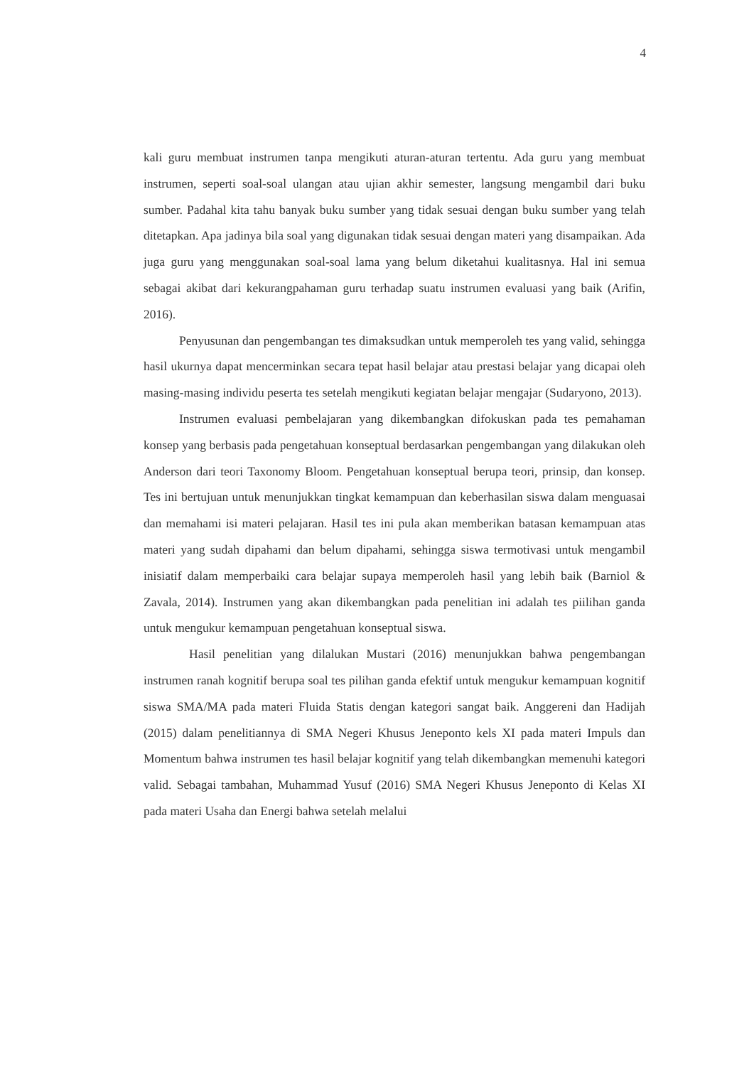4
kali guru membuat instrumen tanpa mengikuti aturan-aturan tertentu. Ada guru yang membuat instrumen, seperti soal-soal ulangan atau ujian akhir semester, langsung mengambil dari buku sumber. Padahal kita tahu banyak buku sumber yang tidak sesuai dengan buku sumber yang telah ditetapkan. Apa jadinya bila soal yang digunakan tidak sesuai dengan materi yang disampaikan. Ada juga guru yang menggunakan soal-soal lama yang belum diketahui kualitasnya. Hal ini semua sebagai akibat dari kekurangpahaman guru terhadap suatu instrumen evaluasi yang baik (Arifin, 2016).
Penyusunan dan pengembangan tes dimaksudkan untuk memperoleh tes yang valid, sehingga hasil ukurnya dapat mencerminkan secara tepat hasil belajar atau prestasi belajar yang dicapai oleh masing-masing individu peserta tes setelah mengikuti kegiatan belajar mengajar (Sudaryono, 2013).
Instrumen evaluasi pembelajaran yang dikembangkan difokuskan pada tes pemahaman konsep yang berbasis pada pengetahuan konseptual berdasarkan pengembangan yang dilakukan oleh Anderson dari teori Taxonomy Bloom. Pengetahuan konseptual berupa teori, prinsip, dan konsep. Tes ini bertujuan untuk menunjukkan tingkat kemampuan dan keberhasilan siswa dalam menguasai dan memahami isi materi pelajaran. Hasil tes ini pula akan memberikan batasan kemampuan atas materi yang sudah dipahami dan belum dipahami, sehingga siswa termotivasi untuk mengambil inisiatif dalam memperbaiki cara belajar supaya memperoleh hasil yang lebih baik (Barniol & Zavala, 2014). Instrumen yang akan dikembangkan pada penelitian ini adalah tes piilihan ganda untuk mengukur kemampuan pengetahuan konseptual siswa.
Hasil penelitian yang dilalukan Mustari (2016) menunjukkan bahwa pengembangan instrumen ranah kognitif berupa soal tes pilihan ganda efektif untuk mengukur kemampuan kognitif siswa SMA/MA pada materi Fluida Statis dengan kategori sangat baik. Anggereni dan Hadijah (2015) dalam penelitiannya di SMA Negeri Khusus Jeneponto kels XI pada materi Impuls dan Momentum bahwa instrumen tes hasil belajar kognitif yang telah dikembangkan memenuhi kategori valid. Sebagai tambahan, Muhammad Yusuf (2016) SMA Negeri Khusus Jeneponto di Kelas XI pada materi Usaha dan Energi bahwa setelah melalui